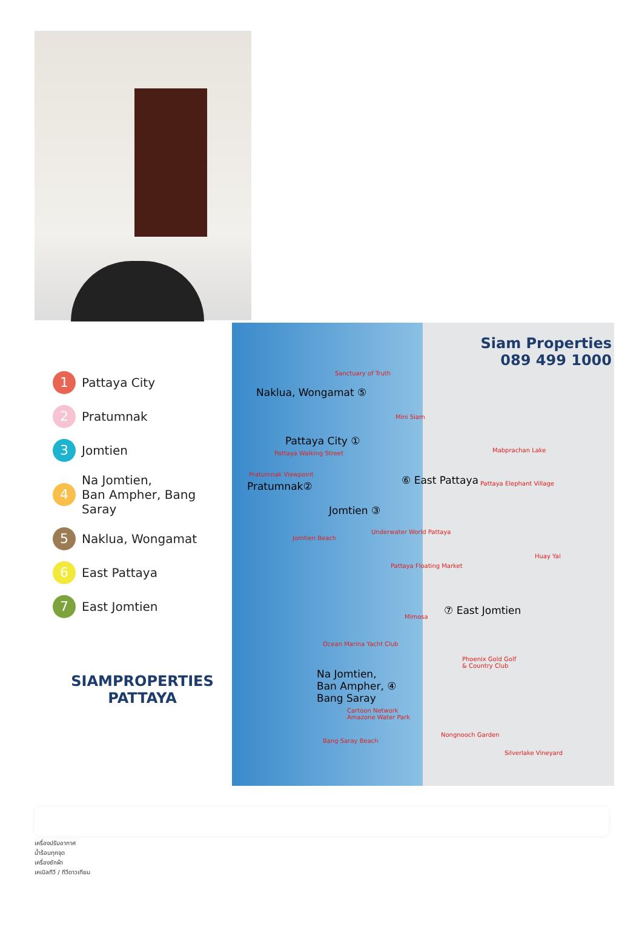1 Pattaya City
2 Pratumnak
3 Jomtien
4 Na Jomtien,
Ban Ampher, Bang Saray
5 Naklua, Wongamat
6 East Pattaya
7 East Jomtien
SIAMPROPERTIES
PATTAYA
Siam Properties
089 499 1000
Naklua, Wongamat ⑤
Pattaya City ①
Pratumnak②
Jomtien ③
⑥ East Pattaya
⑦ East Jomtien
Na Jomtien,
Ban Ampher, ④
Bang Saray
Sanctuary of Truth
Mini Siam
Mabprachan Lake
Pattaya Elephant Village
Pattaya Walking Street
Pratumnak Viewpoint
Jomtien Beach
Underwater World Pattaya
Pattaya Floating Market
Huay Yai
Mimosa
Ocean Marina Yacht Club
Phoenix Gold Golf
& Country Club
Cartoon Network
Amazone Water Park
Bang Saray Beach
Nongnooch Garden
Silverlake Vineyard
เครื่องปรับอากาศ
น้ำร้อนทุกจุด
เครื่องซักผ้า
เคเบิลทีวี / ทีวีดาวเทียม